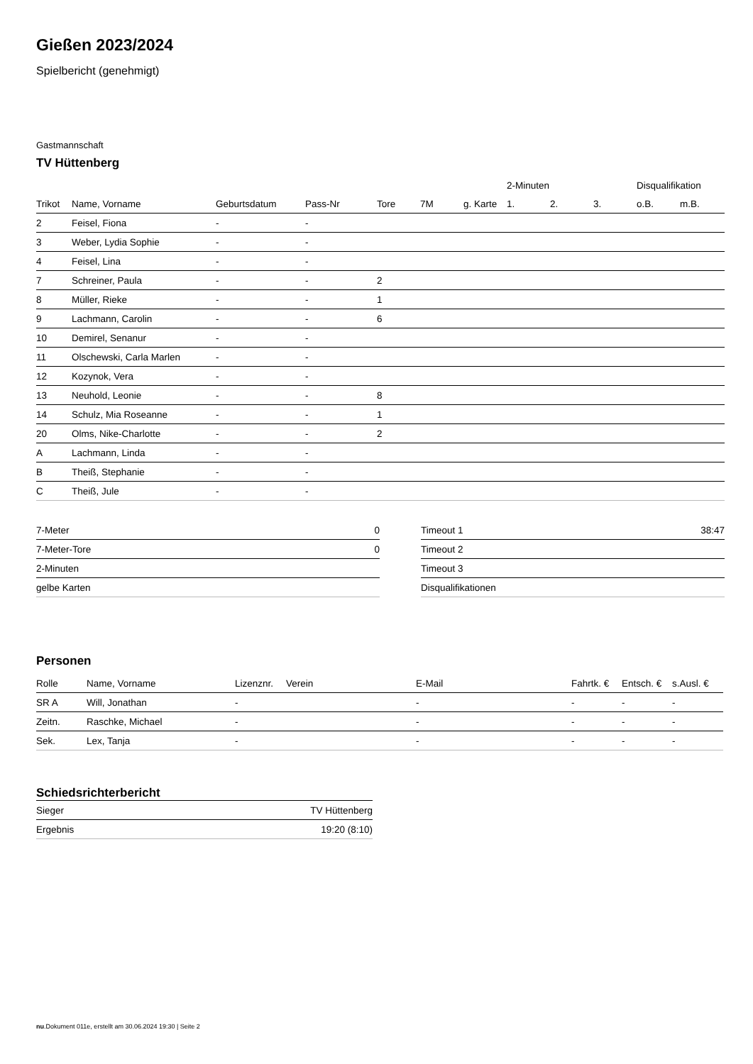Gießen 2023/2024
Spielbericht (genehmigt)
Gastmannschaft
TV Hüttenberg
| | | | | | | | 2-Minuten | | | Disqualifikation | |
| --- | --- | --- | --- | --- | --- | --- | --- | --- | --- | --- | --- |
| Trikot | Name, Vorname | Geburtsdatum | Pass-Nr | Tore | 7M | g. Karte | 1. | 2. | 3. | o.B. | m.B. |
| 2 | Feisel, Fiona | - | - | | | | | | | | |
| 3 | Weber, Lydia Sophie | - | - | | | | | | | | |
| 4 | Feisel, Lina | - | - | | | | | | | | |
| 7 | Schreiner, Paula | - | - | 2 | | | | | | | |
| 8 | Müller, Rieke | - | - | 1 | | | | | | | |
| 9 | Lachmann, Carolin | - | - | 6 | | | | | | | |
| 10 | Demirel, Senanur | - | - | | | | | | | | |
| 11 | Olschewski, Carla Marlen | - | - | | | | | | | | |
| 12 | Kozynok, Vera | - | - | | | | | | | | |
| 13 | Neuhold, Leonie | - | - | 8 | | | | | | | |
| 14 | Schulz, Mia Roseanne | - | - | 1 | | | | | | | |
| 20 | Olms, Nike-Charlotte | - | - | 2 | | | | | | | |
| A | Lachmann, Linda | - | - | | | | | | | | |
| B | Theiß, Stephanie | - | - | | | | | | | | |
| C | Theiß, Jule | - | - | | | | | | | | |
| 7-Meter | 0 |
| 7-Meter-Tore | 0 |
| 2-Minuten | |
| gelbe Karten | |
| Timeout 1 | 38:47 |
| Timeout 2 | |
| Timeout 3 | |
| Disqualifikationen | |
Personen
| Rolle | Name, Vorname | Lizenznr. | Verein | E-Mail | Fahrtk. € | Entsch. € | s.Ausl. € |
| --- | --- | --- | --- | --- | --- | --- | --- |
| SR A | Will, Jonathan | - | | - | - | - | - |
| Zeitn. | Raschke, Michael | - | | - | - | - | - |
| Sek. | Lex, Tanja | - | | - | - | - | - |
Schiedsrichterbericht
| Sieger | TV Hüttenberg |
| Ergebnis | 19:20 (8:10) |
nu.Dokument 011e, erstellt am 30.06.2024 19:30 | Seite 2